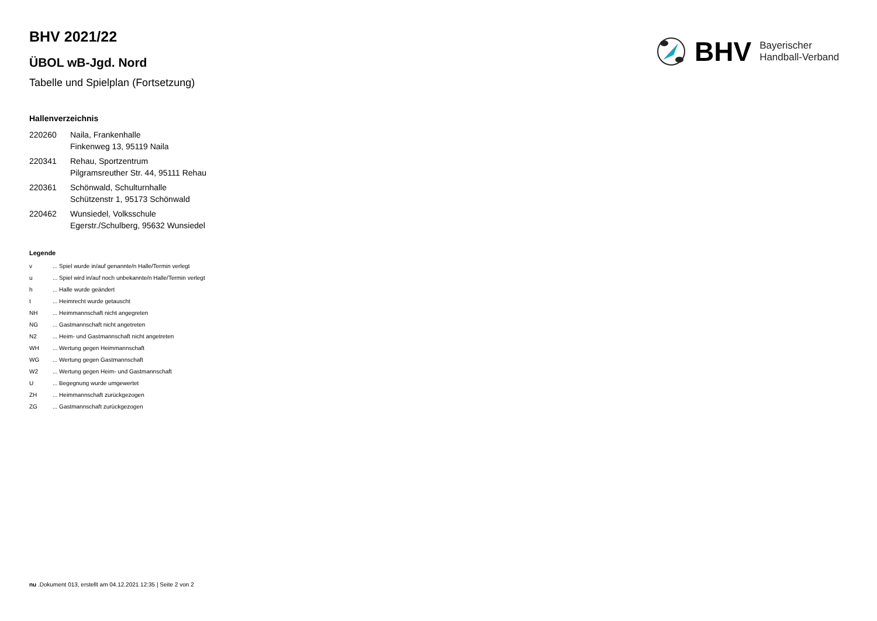BHV Bayerischer
Handball-Verband
BHV 2021/22
ÜBOL wB-Jgd. Nord
Tabelle und Spielplan (Fortsetzung)
Hallenverzeichnis
| 220260 | Naila, Frankenhalle Finkenweg 13, 95119 Naila |
| 220341 | Rehau, Sportzentrum Pilgramsreuther Str. 44, 95111 Rehau |
| 220361 | Schönwald, Schulturnhalle Schützenstr 1, 95173 Schönwald |
| 220462 | Wunsiedel, Volksschule Egerstr./Schulberg, 95632 Wunsiedel |
Legende
| v | ... Spiel wurde in/auf genannte/n Halle/Termin verlegt |
| u | ... Spiel wird in/auf noch unbekannte/n Halle/Termin verlegt |
| h | ... Halle wurde geändert |
| t | ... Heimrecht wurde getauscht |
| NH | ... Heimmannschaft nicht angegreten |
| NG | ... Gastmannschaft nicht angetreten |
| N2 | ... Heim- und Gastmannschaft nicht angetreten |
| WH | ... Wertung gegen Heimmannschaft |
| WG | ... Wertung gegen Gastmannschaft |
| W2 | ... Wertung gegen Heim- und Gastmannschaft |
| U | ... Begegnung wurde umgewertet |
| ZH | ... Heimmannschaft zurückgezogen |
| ZG | ... Gastmannschaft zurückgezogen |
nu .Dokument 013, erstellt am 04.12.2021 12:35 | Seite 2 von 2